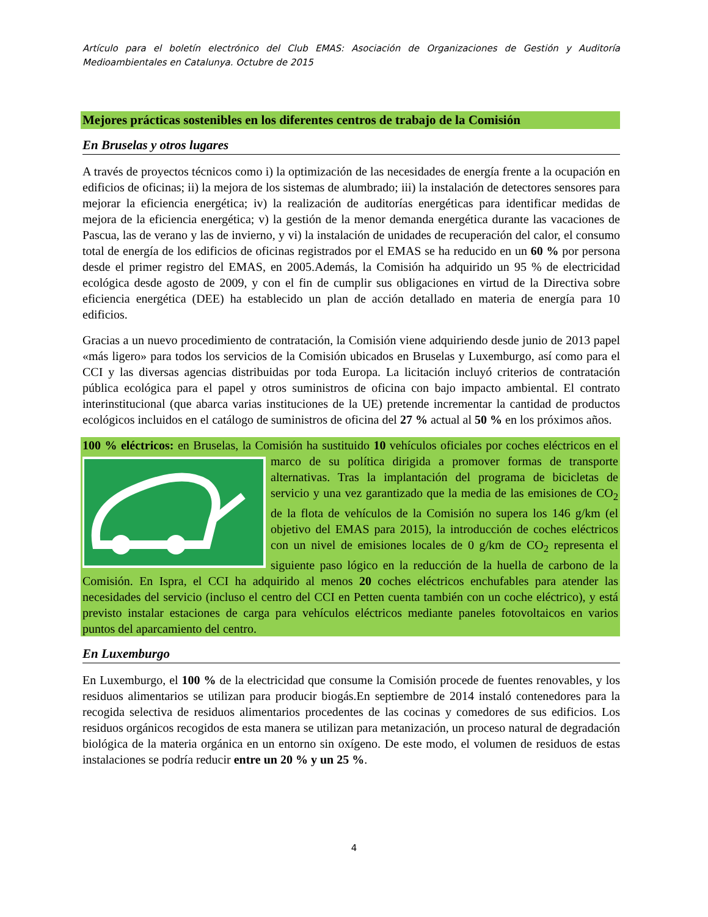Artículo para el boletín electrónico del Club EMAS: Asociación de Organizaciones de Gestión y Auditoría Medioambientales en Catalunya. Octubre de 2015
Mejores prácticas sostenibles en los diferentes centros de trabajo de la Comisión
En Bruselas y otros lugares
A través de proyectos técnicos como i) la optimización de las necesidades de energía frente a la ocupación en edificios de oficinas; ii) la mejora de los sistemas de alumbrado; iii) la instalación de detectores sensores para mejorar la eficiencia energética; iv) la realización de auditorías energéticas para identificar medidas de mejora de la eficiencia energética; v) la gestión de la menor demanda energética durante las vacaciones de Pascua, las de verano y las de invierno, y vi) la instalación de unidades de recuperación del calor, el consumo total de energía de los edificios de oficinas registrados por el EMAS se ha reducido en un 60 % por persona desde el primer registro del EMAS, en 2005.Además, la Comisión ha adquirido un 95 % de electricidad ecológica desde agosto de 2009, y con el fin de cumplir sus obligaciones en virtud de la Directiva sobre eficiencia energética (DEE) ha establecido un plan de acción detallado en materia de energía para 10 edificios.
Gracias a un nuevo procedimiento de contratación, la Comisión viene adquiriendo desde junio de 2013 papel «más ligero» para todos los servicios de la Comisión ubicados en Bruselas y Luxemburgo, así como para el CCI y las diversas agencias distribuidas por toda Europa. La licitación incluyó criterios de contratación pública ecológica para el papel y otros suministros de oficina con bajo impacto ambiental. El contrato interinstitucional (que abarca varias instituciones de la UE) pretende incrementar la cantidad de productos ecológicos incluidos en el catálogo de suministros de oficina del 27 % actual al 50 % en los próximos años.
100 % eléctricos: en Bruselas, la Comisión ha sustituido 10 vehículos oficiales por coches eléctricos en el marco de su política dirigida a promover formas de transporte alternativas. Tras la implantación del programa de bicicletas de servicio y una vez garantizado que la media de las emisiones de CO<sub>2</sub> de la flota de vehículos de la Comisión no supera los 146 g/km (el objetivo del EMAS para 2015), la introducción de coches eléctricos con un nivel de emisiones locales de 0 g/km de CO<sub>2</sub> representa el siguiente paso lógico en la reducción de la huella de carbono de la Comisión. En Ispra, el CCI ha adquirido al menos 20 coches eléctricos enchufables para atender las necesidades del servicio (incluso el centro del CCI en Petten cuenta también con un coche eléctrico), y está previsto instalar estaciones de carga para vehículos eléctricos mediante paneles fotovoltaicos en varios puntos del aparcamiento del centro.
En Luxemburgo
En Luxemburgo, el 100 % de la electricidad que consume la Comisión procede de fuentes renovables, y los residuos alimentarios se utilizan para producir biogás.En septiembre de 2014 instaló contenedores para la recogida selectiva de residuos alimentarios procedentes de las cocinas y comedores de sus edificios. Los residuos orgánicos recogidos de esta manera se utilizan para metanización, un proceso natural de degradación biológica de la materia orgánica en un entorno sin oxígeno. De este modo, el volumen de residuos de estas instalaciones se podría reducir entre un 20 % y un 25 %.
4